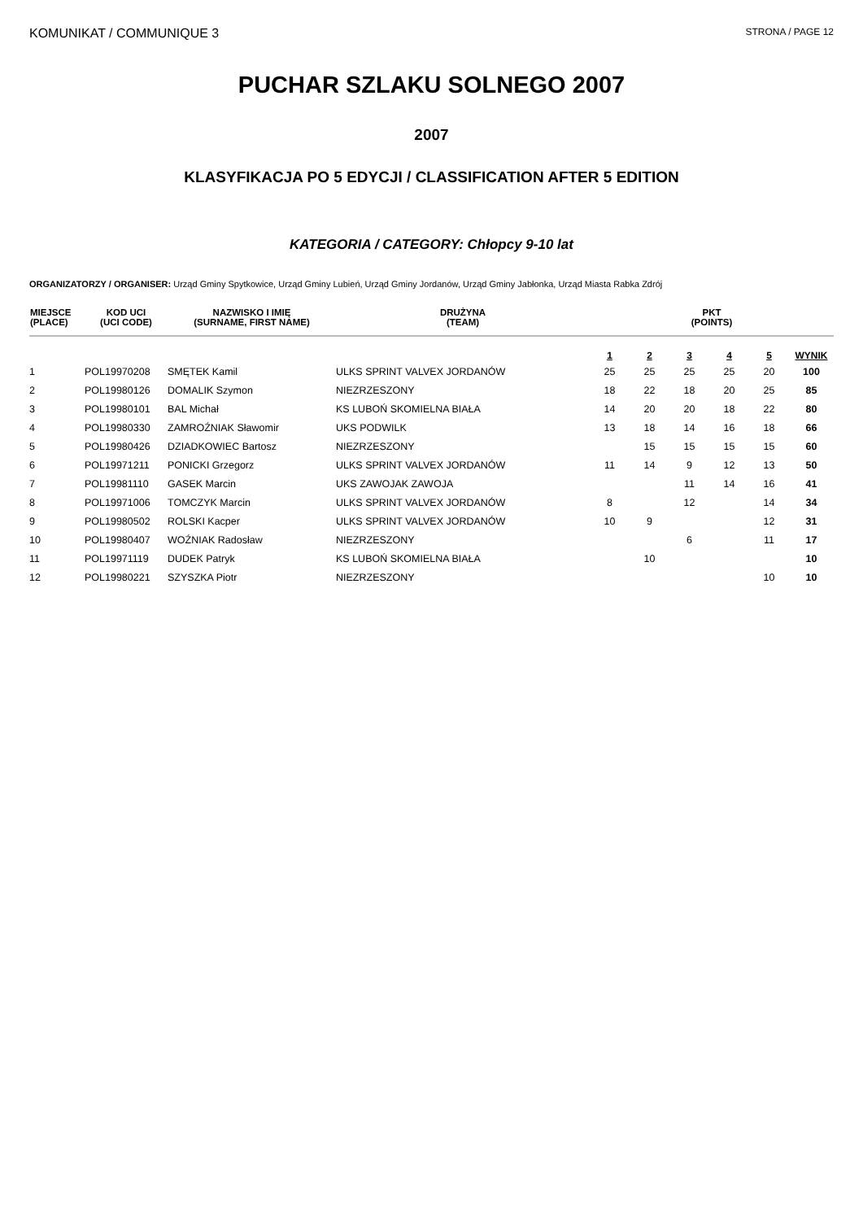KOMUNIKAT / COMMUNIQUE 3 STRONA / PAGE 12
PUCHAR SZLAKU SOLNEGO 2007
2007
KLASYFIKACJA PO 5 EDYCJI / CLASSIFICATION AFTER 5 EDITION
KATEGORIA / CATEGORY: Chłopcy 9-10 lat
ORGANIZATORZY / ORGANISER: Urząd Gminy Spytkowice, Urząd Gminy Lubień, Urząd Gminy Jordanów, Urząd Gminy Jabłonka, Urząd Miasta Rabka Zdrój
| MIEJSCE (PLACE) | KOD UCI (UCI CODE) | NAZWISKO I IMIĘ (SURNAME, FIRST NAME) | DRUŻYNA (TEAM) | PKT (POINTS) | | | | | |
| --- | --- | --- | --- | --- | --- | --- | --- | --- | --- |
| | | | | 1 | 2 | 3 | 4 | 5 | WYNIK |
| 1 | POL19970208 | SMĘTEK Kamil | ULKS SPRINT VALVEX JORDANÓW | 25 | 25 | 25 | 25 | 20 | 100 |
| 2 | POL19980126 | DOMALIK Szymon | NIEZRZESZONY | 18 | 22 | 18 | 20 | 25 | 85 |
| 3 | POL19980101 | BAL Michał | KS LUBOŃ SKOMIELNA BIAŁA | 14 | 20 | 20 | 18 | 22 | 80 |
| 4 | POL19980330 | ZAMROŹNIAK Sławomir | UKS PODWILK | 13 | 18 | 14 | 16 | 18 | 66 |
| 5 | POL19980426 | DZIADKOWIEC Bartosz | NIEZRZESZONY | | 15 | 15 | 15 | 15 | 60 |
| 6 | POL19971211 | PONICKI Grzegorz | ULKS SPRINT VALVEX JORDANÓW | 11 | 14 | 9 | 12 | 13 | 50 |
| 7 | POL19981110 | GASEK Marcin | UKS ZAWOJAK ZAWOJA | | | 11 | 14 | 16 | 41 |
| 8 | POL19971006 | TOMCZYK Marcin | ULKS SPRINT VALVEX JORDANÓW | 8 | | 12 | | 14 | 34 |
| 9 | POL19980502 | ROLSKI Kacper | ULKS SPRINT VALVEX JORDANÓW | 10 | 9 | | | 12 | 31 |
| 10 | POL19980407 | WOŹNIAK Radosław | NIEZRZESZONY | | | 6 | | 11 | 17 |
| 11 | POL19971119 | DUDEK Patryk | KS LUBOŃ SKOMIELNA BIAŁA | | 10 | | | | 10 |
| 12 | POL19980221 | SZYSZKA Piotr | NIEZRZESZONY | | | | | 10 | 10 |